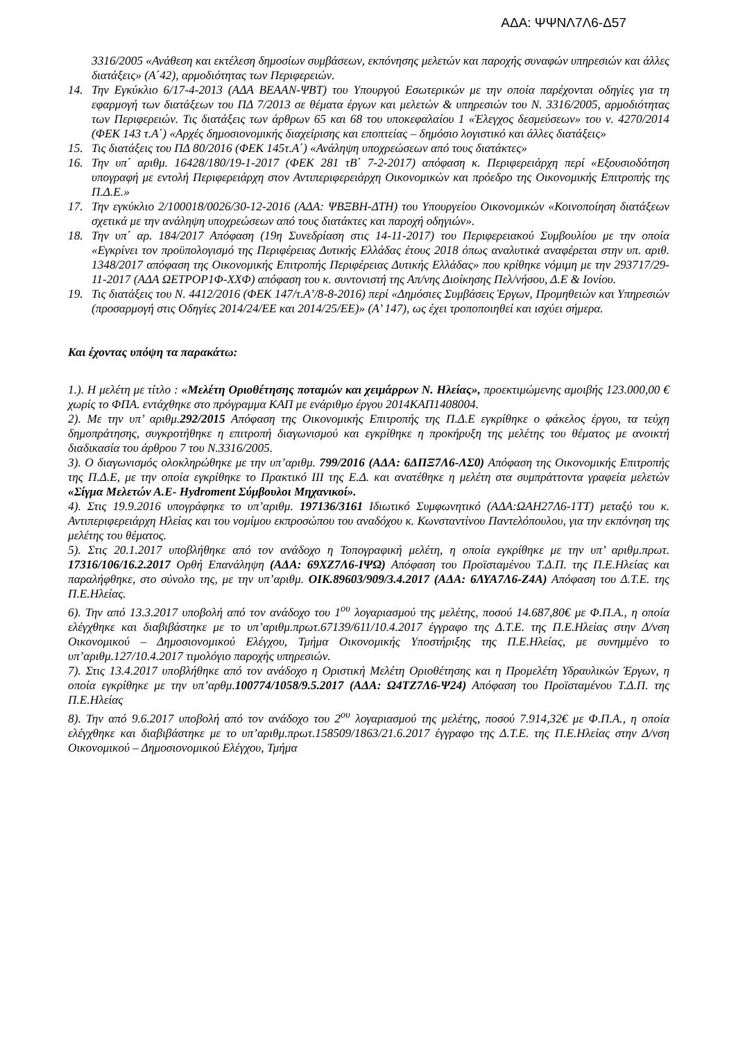ΑΔΑ: ΨΨΝΛ7Λ6-Δ57
3316/2005 «Ανάθεση και εκτέλεση δημοσίων συμβάσεων, εκπόνησης μελετών και παροχής συναφών υπηρεσιών και άλλες διατάξεις» (Α΄42), αρμοδιότητας των Περιφερειών.
14. Την Εγκύκλιο 6/17-4-2013 (ΑΔΑ ΒΕΑΑΝ-ΨΒΤ) του Υπουργού Εσωτερικών με την οποία παρέχονται οδηγίες για τη εφαρμογή των διατάξεων του ΠΔ 7/2013 σε θέματα έργων και μελετών & υπηρεσιών του Ν. 3316/2005, αρμοδιότητας των Περιφερειών. Τις διατάξεις των άρθρων 65 και 68 του υποκεφαλαίου 1 «Έλεγχος δεσμεύσεων» του ν. 4270/2014 (ΦΕΚ 143 τ.Α΄) «Αρχές δημοσιονομικής διαχείρισης και εποπτείας – δημόσιο λογιστικό και άλλες διατάξεις»
15. Τις διατάξεις του ΠΔ 80/2016 (ΦΕΚ 145τ.Α΄) «Ανάληψη υποχρεώσεων από τους διατάκτες»
16. Την υπ΄ αριθμ. 16428/180/19-1-2017 (ΦΕΚ 281 τΒ΄ 7-2-2017) απόφαση κ. Περιφερειάρχη περί «Εξουσιοδότηση υπογραφή με εντολή Περιφερειάρχη στον Αντιπεριφερειάρχη Οικονομικών και πρόεδρο της Οικονομικής Επιτροπής της Π.Δ.Ε.»
17. Την εγκύκλιο 2/100018/0026/30-12-2016 (ΑΔΑ: ΨΒΞΒΗ-ΔΤΗ) του Υπουργείου Οικονομικών «Κοινοποίηση διατάξεων σχετικά με την ανάληψη υποχρεώσεων από τους διατάκτες και παροχή οδηγιών».
18. Την υπ΄ αρ. 184/2017 Απόφαση (19η Συνεδρίαση στις 14-11-2017) του Περιφερειακού Συμβουλίου με την οποία «Εγκρίνει τον προϋπολογισμό της Περιφέρειας Δυτικής Ελλάδας έτους 2018 όπως αναλυτικά αναφέρεται στην υπ. αριθ. 1348/2017 απόφαση της Οικονομικής Επιτροπής Περιφέρειας Δυτικής Ελλάδας» που κρίθηκε νόμιμη με την 293717/29-11-2017 (ΑΔΑ ΩΕΤΡΟΡ1Φ-ΧΧΦ) απόφαση του κ. συντονιστή της Απ/νης Διοίκησης Πελ/νήσου, Δ.Ε & Ιονίου.
19. Τις διατάξεις του Ν. 4412/2016 (ΦΕΚ 147/τ.Α’/8-8-2016) περί «Δημόσιες Συμβάσεις Έργων, Προμηθειών και Υπηρεσιών (προσαρμογή στις Οδηγίες 2014/24/ΕΕ και 2014/25/ΕΕ)» (Α’ 147), ως έχει τροποποιηθεί και ισχύει σήμερα.
Και έχοντας υπόψη τα παρακάτω:
1.). Η μελέτη με τίτλο : «Μελέτη Οριοθέτησης ποταμών και χειμάρρων Ν. Ηλείας», προεκτιμώμενης αμοιβής 123.000,00 € χωρίς το ΦΠΑ. εντάχθηκε στο πρόγραμμα ΚΑΠ με ενάριθμο έργου 2014ΚΑΠ1408004.
2). Με την υπ’ αριθμ.292/2015 Απόφαση της Οικονομικής Επιτροπής της Π.Δ.Ε εγκρίθηκε ο φάκελος έργου, τα τεύχη δημοπράτησης, συγκροτήθηκε η επιτροπή διαγωνισμού και εγκρίθηκε η προκήρυξη της μελέτης του θέματος με ανοικτή διαδικασία του άρθρου 7 του Ν.3316/2005.
3). Ο διαγωνισμός ολοκληρώθηκε με την υπ’αριθμ. 799/2016 (ΑΔΑ: 6ΔΠΞ7Λ6-ΛΣ0) Απόφαση της Οικονομικής Επιτροπής της Π.Δ.Ε, με την οποία εγκρίθηκε το Πρακτικό ΙΙΙ της Ε.Δ. και ανατέθηκε η μελέτη στα συμπράττοντα γραφεία μελετών «Σίγμα Μελετών Α.Ε- Hydroment Σύμβουλοι Μηχανικοί».
4). Στις 19.9.2016 υπογράφηκε το υπ’αριθμ. 197136/3161 Ιδιωτικό Συμφωνητικό (ΑΔΑ:ΩΑΗ27Λ6-1ΤΤ) μεταξύ του κ. Αντιπεριφερειάρχη Ηλείας και του νομίμου εκπροσώπου του αναδόχου κ. Κωνσταντίνου Παντελόπουλου, για την εκπόνηση της μελέτης του θέματος.
5). Στις 20.1.2017 υποβλήθηκε από τον ανάδοχο η Τοπογραφική μελέτη, η οποία εγκρίθηκε με την υπ’ αριθμ.πρωτ. 17316/106/16.2.2017 Ορθή Επανάληψη (ΑΔΑ: 69ΧΖ7Λ6-ΙΨΩ) Απόφαση του Προϊσταμένου Τ.Δ.Π. της Π.Ε.Ηλείας και παραλήφθηκε, στο σύνολο της, με την υπ’αριθμ. ΟΙΚ.89603/909/3.4.2017 (ΑΔΑ: 6ΛΥΑ7Λ6-Ζ4Α) Απόφαση του Δ.Τ.Ε. της Π.Ε.Ηλείας.
6). Την από 13.3.2017 υποβολή από τον ανάδοχο του 1<sup>ου</sup> λογαριασμού της μελέτης, ποσού 14.687,80€ με Φ.Π.Α., η οποία ελέγχθηκε και διαβιβάστηκε με το υπ’αριθμ.πρωτ.67139/611/10.4.2017 έγγραφο της Δ.Τ.Ε. της Π.Ε.Ηλείας στην Δ/νση Οικονομικού – Δημοσιονομικού Ελέγχου, Τμήμα Οικονομικής Υποστήριξης της Π.Ε.Ηλείας, με συνημμένο το υπ’αριθμ.127/10.4.2017 τιμολόγιο παροχής υπηρεσιών.
7). Στις 13.4.2017 υποβλήθηκε από τον ανάδοχο η Οριστική Μελέτη Οριοθέτησης και η Προμελέτη Υδραυλικών Έργων, η οποία εγκρίθηκε με την υπ’αρθμ.100774/1058/9.5.2017 (ΑΔΑ: Ω4ΤΖ7Λ6-Ψ24) Απόφαση του Προϊσταμένου Τ.Δ.Π. της Π.Ε.Ηλείας
8). Την από 9.6.2017 υποβολή από τον ανάδοχο του 2<sup>ου</sup> λογαριασμού της μελέτης, ποσού 7.914,32€ με Φ.Π.Α., η οποία ελέγχθηκε και διαβιβάστηκε με το υπ’αριθμ.πρωτ.158509/1863/21.6.2017 έγγραφο της Δ.Τ.Ε. της Π.Ε.Ηλείας στην Δ/νση Οικονομικού – Δημοσιονομικού Ελέγχου, Τμήμα